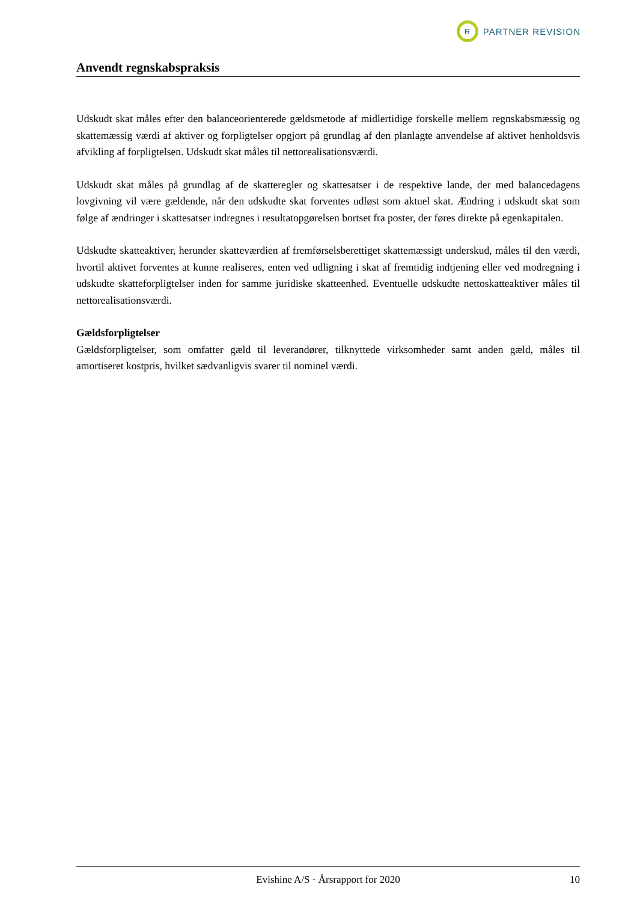R
PARTNER REVISION
Anvendt regnskabspraksis
Udskudt skat måles efter den balanceorienterede gældsmetode af midlertidige forskelle mellem regnskabsmæssig og skattemæssig værdi af aktiver og forpligtelser opgjort på grundlag af den planlagte anvendelse af aktivet henholdsvis afvikling af forpligtelsen. Udskudt skat måles til nettorealisationsværdi.
Udskudt skat måles på grundlag af de skatteregler og skattesatser i de respektive lande, der med balancedagens lovgivning vil være gældende, når den udskudte skat forventes udløst som aktuel skat. Ændring i udskudt skat som følge af ændringer i skattesatser indregnes i resultatopgørelsen bortset fra poster, der føres direkte på egenkapitalen.
Udskudte skatteaktiver, herunder skatteværdien af fremførselsberettiget skattemæssigt underskud, måles til den værdi, hvortil aktivet forventes at kunne realiseres, enten ved udligning i skat af fremtidig indtjening eller ved modregning i udskudte skatteforpligtelser inden for samme juridiske skatteenhed. Eventuelle udskudte nettoskatteaktiver måles til nettorealisationsværdi.
Gældsforpligtelser
Gældsforpligtelser, som omfatter gæld til leverandører, tilknyttede virksomheder samt anden gæld, måles til amortiseret kostpris, hvilket sædvanligvis svarer til nominel værdi.
Evishine A/S · Årsrapport for 2020 10